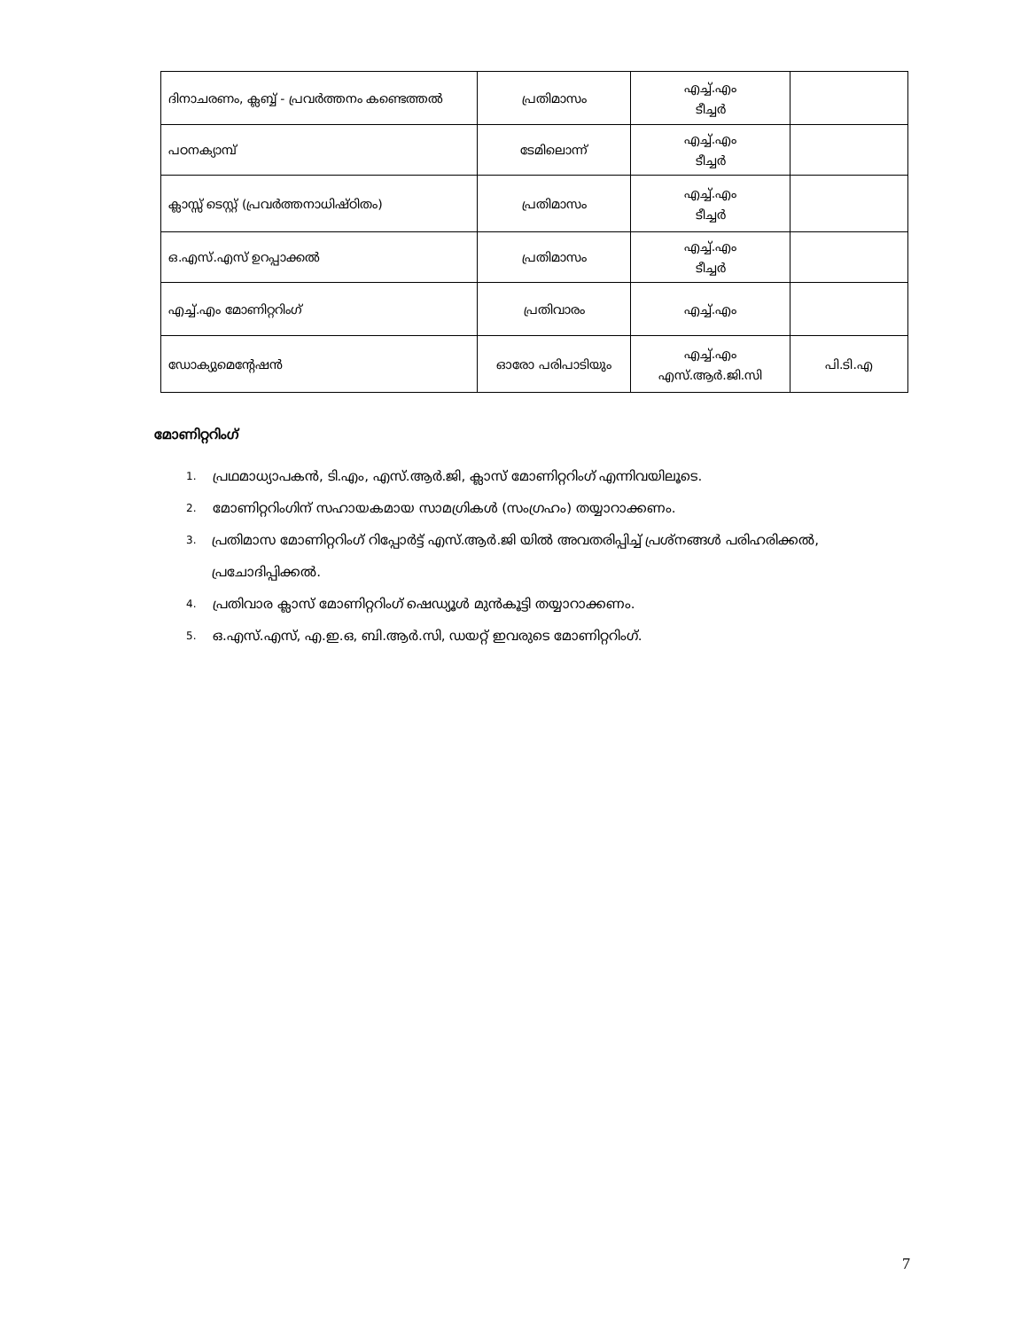| ദിനാചരണം, ക്ലബ്ബ് - പ്രവർത്തനം കണ്ടെത്തൽ | പ്രതിമാസം | എച്ച്.എം ടീച്ചർ | |
| പഠനക്യാമ്പ് | ടേമിലൊന്ന് | എച്ച്.എം ടീച്ചർ | |
| ക്ലാസ്സ് ടെസ്റ്റ് (പ്രവർത്തനാധിഷ്ഠിതം) | പ്രതിമാസം | എച്ച്.എം ടീച്ചർ | |
| ഒ.എസ്.എസ് ഉറപ്പാക്കൽ | പ്രതിമാസം | എച്ച്.എം ടീച്ചർ | |
| എച്ച്.എം മോണിറ്ററിംഗ് | പ്രതിവാരം | എച്ച്.എം | |
| ഡോക്യുമെന്റേഷൻ | ഓരോ പരിപാടിയും | എച്ച്.എം എസ്.ആർ.ജി.സി | പി.ടി.എ |
മോണിറ്ററിംഗ്
1. പ്രഥമാധ്യാപകൻ, ടി.എം, എസ്.ആർ.ജി, ക്ലാസ് മോണിറ്ററിംഗ് എന്നിവയിലൂടെ.
2. മോണിറ്ററിംഗിന് സഹായകമായ സാമഗ്രികൾ (സംഗ്രഹം) തയ്യാറാക്കണം.
3. പ്രതിമാസ മോണിറ്ററിംഗ് റിപ്പോർട്ട് എസ്.ആർ.ജി യിൽ അവതരിപ്പിച്ച് പ്രശ്നങ്ങൾ പരിഹരിക്കൽ, പ്രചോദിപ്പിക്കൽ.
4. പ്രതിവാര ക്ലാസ് മോണിറ്ററിംഗ് ഷെഡ്യൂൾ മുൻകൂട്ടി തയ്യാറാക്കണം.
5. ഒ.എസ്.എസ്, എ.ഇ.ഒ, ബി.ആർ.സി, ഡയറ്റ് ഇവരുടെ മോണിറ്ററിംഗ്.
7